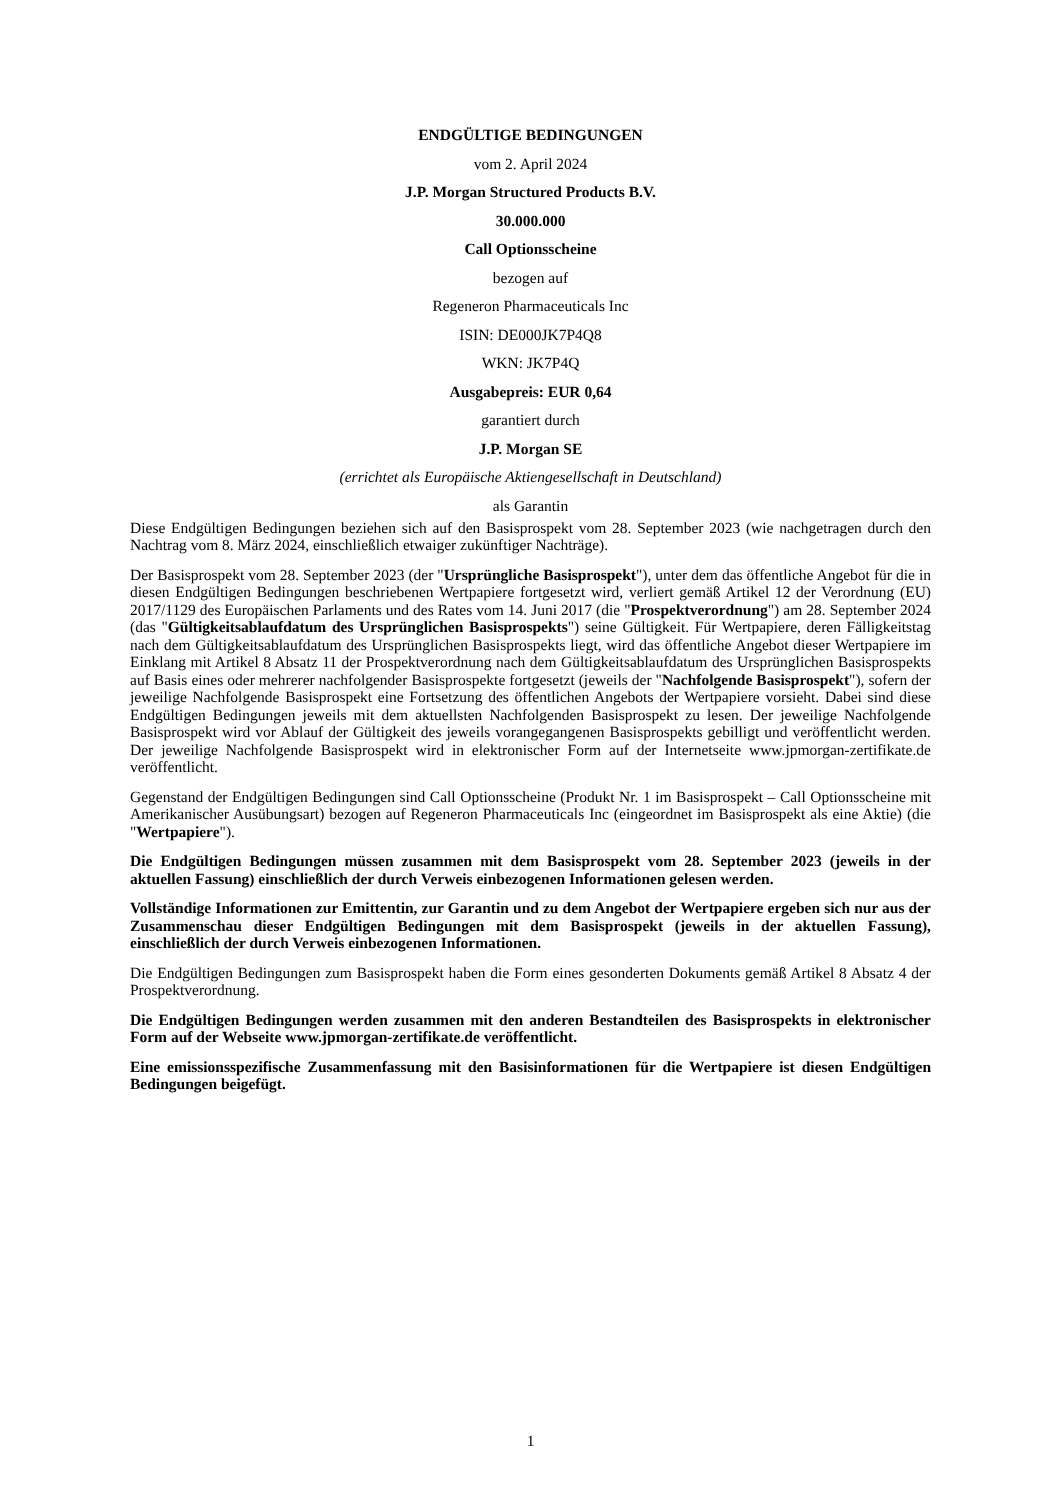ENDGÜLTIGE BEDINGUNGEN
vom 2. April 2024
J.P. Morgan Structured Products B.V.
30.000.000
Call Optionsscheine
bezogen auf
Regeneron Pharmaceuticals Inc
ISIN: DE000JK7P4Q8
WKN: JK7P4Q
Ausgabepreis: EUR 0,64
garantiert durch
J.P. Morgan SE
(errichtet als Europäische Aktiengesellschaft in Deutschland)
als Garantin
Diese Endgültigen Bedingungen beziehen sich auf den Basisprospekt vom 28. September 2023 (wie nachgetragen durch den Nachtrag vom 8. März 2024, einschließlich etwaiger zukünftiger Nachträge).
Der Basisprospekt vom 28. September 2023 (der "Ursprüngliche Basisprospekt"), unter dem das öffentliche Angebot für die in diesen Endgültigen Bedingungen beschriebenen Wertpapiere fortgesetzt wird, verliert gemäß Artikel 12 der Verordnung (EU) 2017/1129 des Europäischen Parlaments und des Rates vom 14. Juni 2017 (die "Prospektverordnung") am 28. September 2024 (das "Gültigkeitsablaufdatum des Ursprünglichen Basisprospekts") seine Gültigkeit. Für Wertpapiere, deren Fälligkeitstag nach dem Gültigkeitsablaufdatum des Ursprünglichen Basisprospekts liegt, wird das öffentliche Angebot dieser Wertpapiere im Einklang mit Artikel 8 Absatz 11 der Prospektverordnung nach dem Gültigkeitsablaufdatum des Ursprünglichen Basisprospekts auf Basis eines oder mehrerer nachfolgender Basisprospekte fortgesetzt (jeweils der "Nachfolgende Basisprospekt"), sofern der jeweilige Nachfolgende Basisprospekt eine Fortsetzung des öffentlichen Angebots der Wertpapiere vorsieht. Dabei sind diese Endgültigen Bedingungen jeweils mit dem aktuellsten Nachfolgenden Basisprospekt zu lesen. Der jeweilige Nachfolgende Basisprospekt wird vor Ablauf der Gültigkeit des jeweils vorangegangenen Basisprospekts gebilligt und veröffentlicht werden. Der jeweilige Nachfolgende Basisprospekt wird in elektronischer Form auf der Internetseite www.jpmorgan-zertifikate.de veröffentlicht.
Gegenstand der Endgültigen Bedingungen sind Call Optionsscheine (Produkt Nr. 1 im Basisprospekt – Call Optionsscheine mit Amerikanischer Ausübungsart) bezogen auf Regeneron Pharmaceuticals Inc (eingeordnet im Basisprospekt als eine Aktie) (die "Wertpapiere").
Die Endgültigen Bedingungen müssen zusammen mit dem Basisprospekt vom 28. September 2023 (jeweils in der aktuellen Fassung) einschließlich der durch Verweis einbezogenen Informationen gelesen werden.
Vollständige Informationen zur Emittentin, zur Garantin und zu dem Angebot der Wertpapiere ergeben sich nur aus der Zusammenschau dieser Endgültigen Bedingungen mit dem Basisprospekt (jeweils in der aktuellen Fassung), einschließlich der durch Verweis einbezogenen Informationen.
Die Endgültigen Bedingungen zum Basisprospekt haben die Form eines gesonderten Dokuments gemäß Artikel 8 Absatz 4 der Prospektverordnung.
Die Endgültigen Bedingungen werden zusammen mit den anderen Bestandteilen des Basisprospekts in elektronischer Form auf der Webseite www.jpmorgan-zertifikate.de veröffentlicht.
Eine emissionsspezifische Zusammenfassung mit den Basisinformationen für die Wertpapiere ist diesen Endgültigen Bedingungen beigefügt.
1